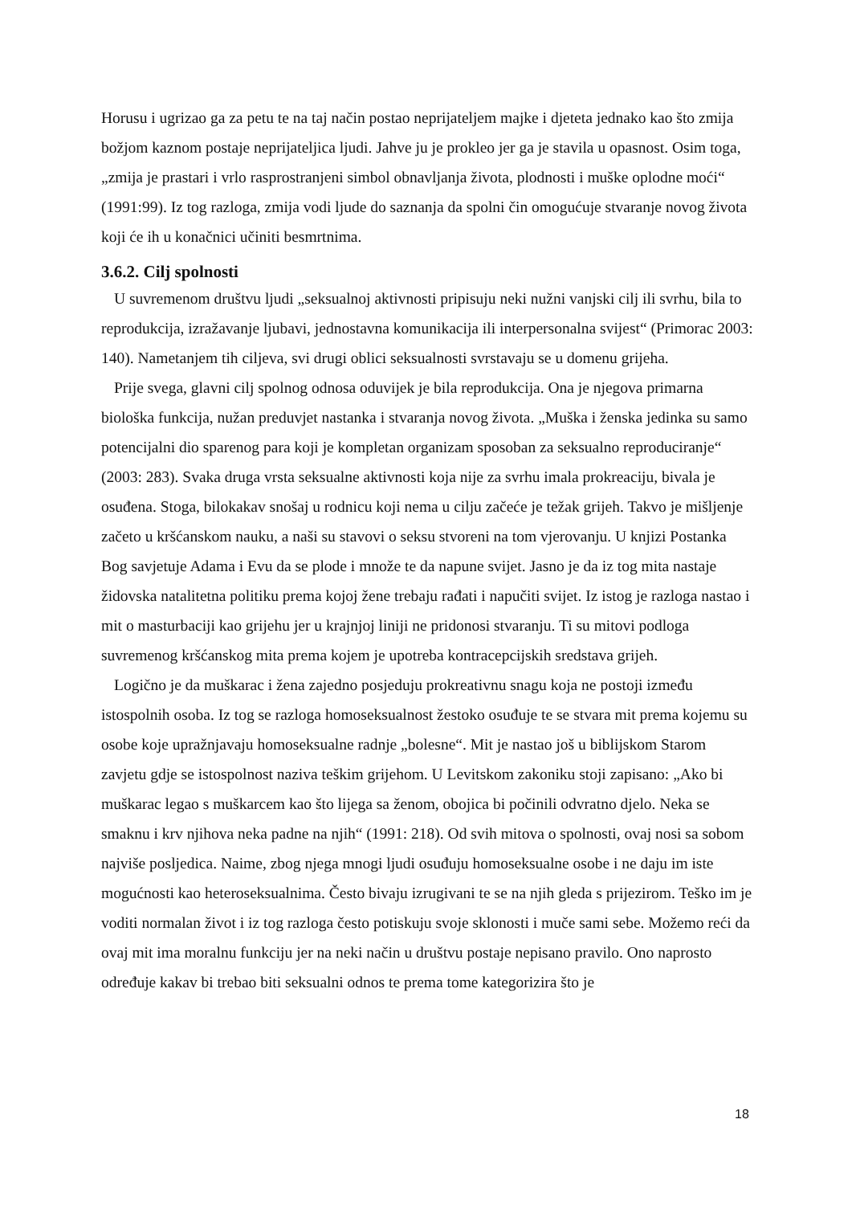Horusu i ugrizao ga za petu te na taj način postao neprijateljem majke i djeteta jednako kao što zmija božjom kaznom postaje neprijateljica ljudi. Jahve ju je prokleo jer ga je stavila u opasnost. Osim toga, „zmija je prastari i vrlo rasprostranjeni simbol obnavljanja života, plodnosti i muške oplodne moći“ (1991:99). Iz tog razloga, zmija vodi ljude do saznanja da spolni čin omogućuje stvaranje novog života koji će ih u konačnici učiniti besmrtnima.
3.6.2. Cilj spolnosti
U suvremenom društvu ljudi „seksualnoj aktivnosti pripisuju neki nužni vanjski cilj ili svrhu, bila to reprodukcija, izražavanje ljubavi, jednostavna komunikacija ili interpersonalna svijest“ (Primorac 2003: 140). Nametanjem tih ciljeva, svi drugi oblici seksualnosti svrstavaju se u domenu grijeha.
Prije svega, glavni cilj spolnog odnosa oduvijek je bila reprodukcija. Ona je njegova primarna biološka funkcija, nužan preduvjet nastanka i stvaranja novog života. „Muška i ženska jedinka su samo potencijalni dio sparenog para koji je kompletan organizam sposoban za seksualno reproduciranje“ (2003: 283). Svaka druga vrsta seksualne aktivnosti koja nije za svrhu imala prokreaciju, bivala je osuđena. Stoga, bilokakav snošaj u rodnicu koji nema u cilju začeće je težak grijeh. Takvo je mišljenje začeto u kršćanskom nauku, a naši su stavovi o seksu stvoreni na tom vjerovanju. U knjizi Postanka Bog savjetuje Adama i Evu da se plode i množe te da napune svijet. Jasno je da iz tog mita nastaje židovska natalitetna politiku prema kojoj žene trebaju rađati i napučiti svijet. Iz istog je razloga nastao i mit o masturbaciji kao grijehu jer u krajnjoj liniji ne pridonosi stvaranju. Ti su mitovi podloga suvremenog kršćanskog mita prema kojem je upotreba kontracepcijskih sredstava grijeh.
Logično je da muškarac i žena zajedno posjeduju prokreativnu snagu koja ne postoji između istospolnih osoba. Iz tog se razloga homoseksualnost žestoko osuđuje te se stvara mit prema kojemu su osobe koje upražnjavaju homoseksualne radnje „bolesne“. Mit je nastao još u biblijskom Starom zavjetu gdje se istospolnost naziva teškim grijehom. U Levitskom zakoniku stoji zapisano: „Ako bi muškarac legao s muškarcem kao što lijega sa ženom, obojica bi počinili odvratno djelo. Neka se smaknu i krv njihova neka padne na njih“ (1991: 218). Od svih mitova o spolnosti, ovaj nosi sa sobom najviše posljedica. Naime, zbog njega mnogi ljudi osuđuju homoseksualne osobe i ne daju im iste mogućnosti kao heteroseksualnima. Često bivaju izrugivani te se na njih gleda s prijezirom. Teško im je voditi normalan život i iz tog razloga često potiskuju svoje sklonosti i muče sami sebe. Možemo reći da ovaj mit ima moralnu funkciju jer na neki način u društvu postaje nepisano pravilo. Ono naprosto određuje kakav bi trebao biti seksualni odnos te prema tome kategorizira što je
18